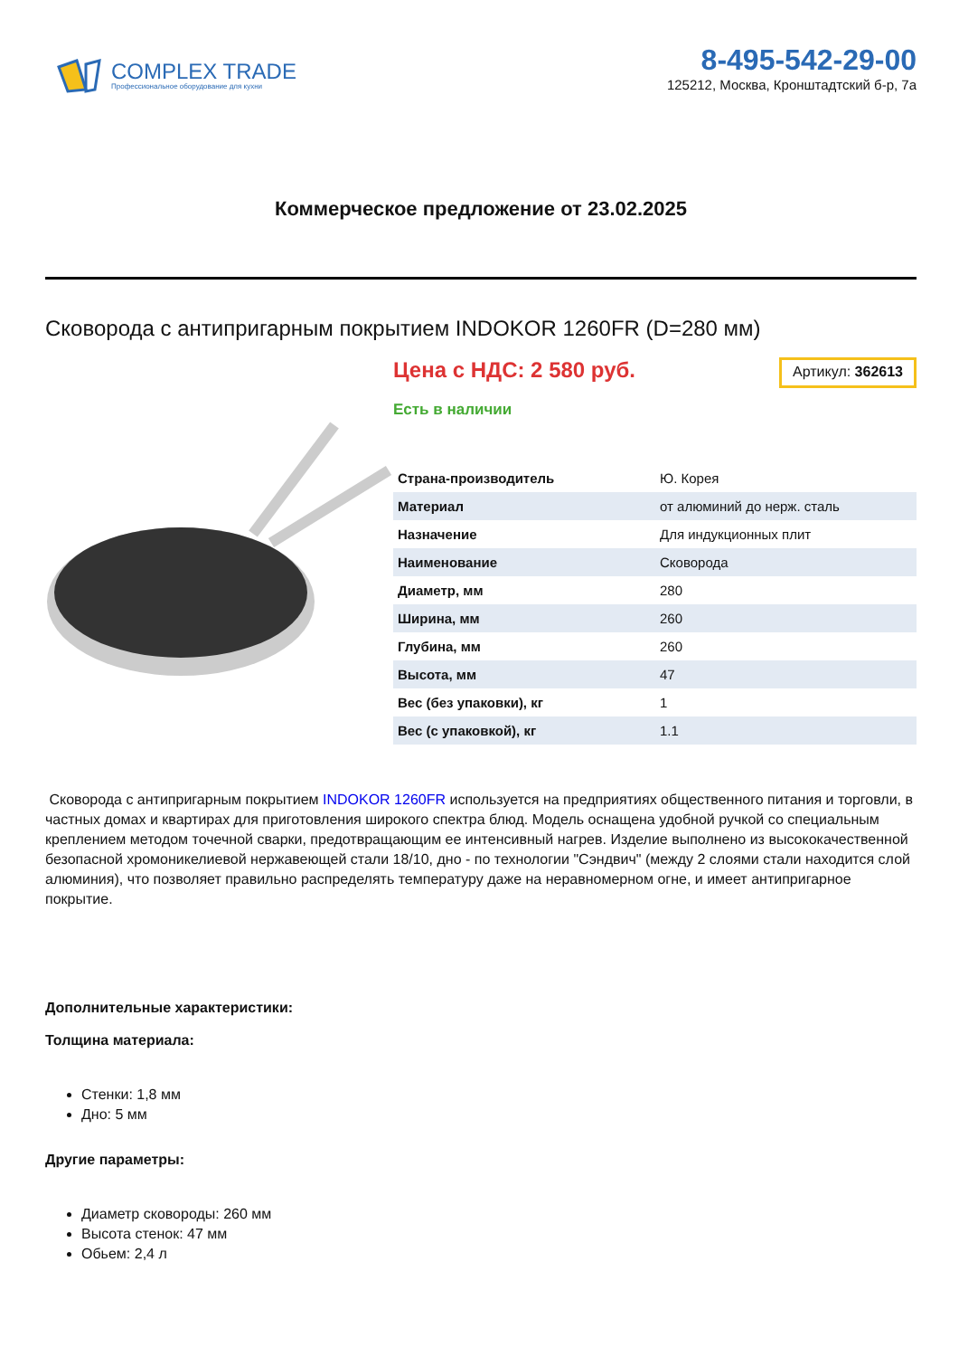COMPLEX TRADE
Профессиональное оборудование для кухни
8-495-542-29-00
125212, Москва, Кронштадтский б-р, 7а
Коммерческое предложение от 23.02.2025
Сковорода с антипригарным покрытием INDOKOR 1260FR (D=280 мм)
Цена с НДС: 2 580 руб. Артикул: 362613
Есть в наличии
| Страна-производитель | Ю. Корея |
| Материал | от алюминий до нерж. сталь |
| Назначение | Для индукционных плит |
| Наименование | Сковорода |
| Диаметр, мм | 280 |
| Ширина, мм | 260 |
| Глубина, мм | 260 |
| Высота, мм | 47 |
| Вес (без упаковки), кг | 1 |
| Вес (с упаковкой), кг | 1.1 |
Сковорода с антипригарным покрытием INDOKOR 1260FR используется на предприятиях общественного питания и торговли, в частных домах и квартирах для приготовления широкого спектра блюд. Модель оснащена удобной ручкой со специальным креплением методом точечной сварки, предотвращающим ее интенсивный нагрев. Изделие выполнено из высококачественной безопасной хромоникелиевой нержавеющей стали 18/10, дно - по технологии "Сэндвич" (между 2 слоями стали находится слой алюминия), что позволяет правильно распределять температуру даже на неравномерном огне, и имеет антипригарное покрытие.
Дополнительные характеристики:
Толщина материала:
Стенки: 1,8 мм
Дно: 5 мм
Другие параметры:
Диаметр сковороды: 260 мм
Высота стенок: 47 мм
Обьем: 2,4 л